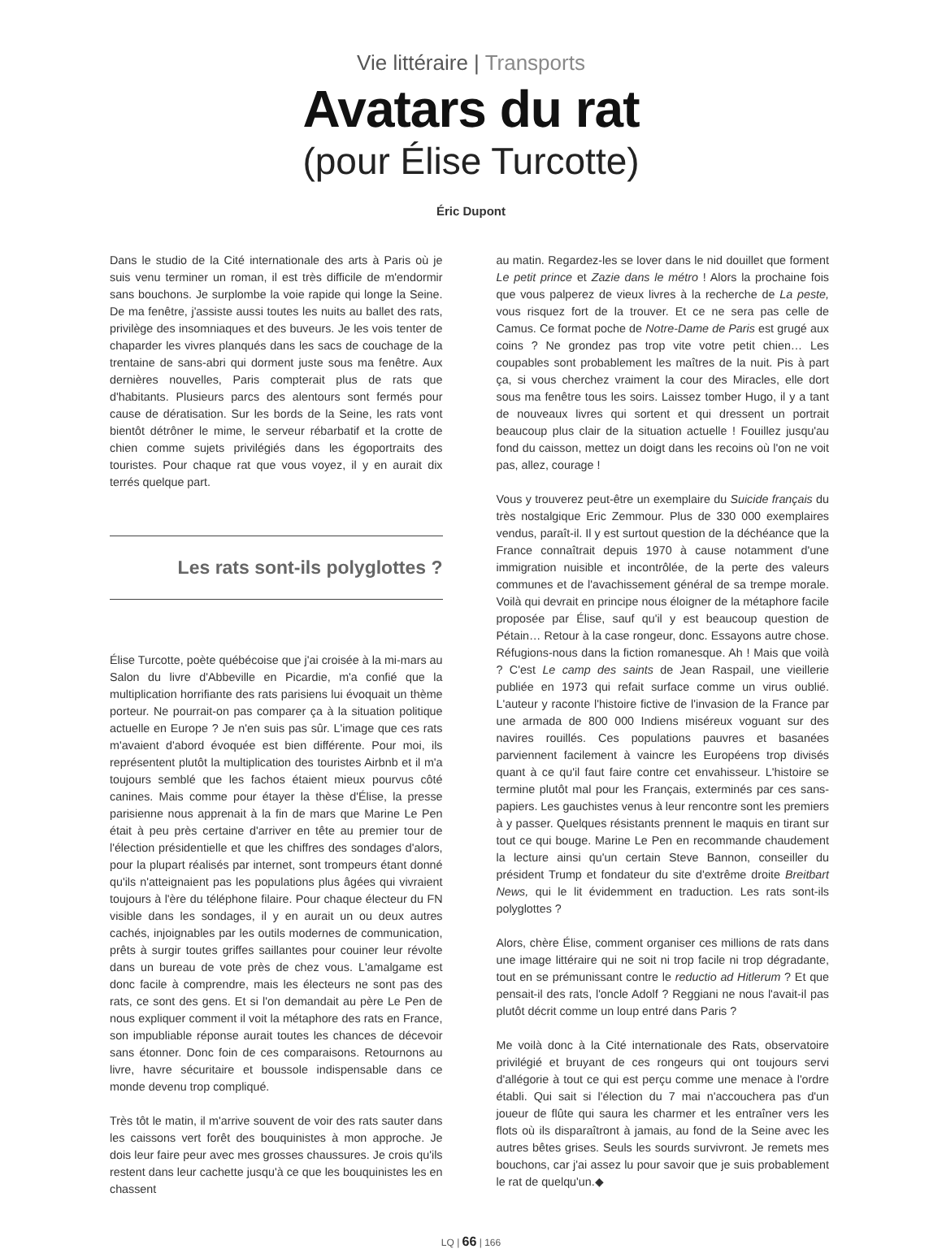Vie littéraire | Transports
Avatars du rat
(pour Élise Turcotte)
Éric Dupont
Dans le studio de la Cité internationale des arts à Paris où je suis venu terminer un roman, il est très difficile de m'endormir sans bouchons. Je surplombe la voie rapide qui longe la Seine. De ma fenêtre, j'assiste aussi toutes les nuits au ballet des rats, privilège des insomniaques et des buveurs. Je les vois tenter de chaparder les vivres planqués dans les sacs de couchage de la trentaine de sans-abri qui dorment juste sous ma fenêtre. Aux dernières nouvelles, Paris compterait plus de rats que d'habitants. Plusieurs parcs des alentours sont fermés pour cause de dératisation. Sur les bords de la Seine, les rats vont bientôt détrôner le mime, le serveur rébarbatif et la crotte de chien comme sujets privilégiés dans les égoportraits des touristes. Pour chaque rat que vous voyez, il y en aurait dix terrés quelque part.
Les rats sont-ils polyglottes ?
Élise Turcotte, poète québécoise que j'ai croisée à la mi-mars au Salon du livre d'Abbeville en Picardie, m'a confié que la multiplication horrifiante des rats parisiens lui évoquait un thème porteur. Ne pourrait-on pas comparer ça à la situation politique actuelle en Europe ? Je n'en suis pas sûr. L'image que ces rats m'avaient d'abord évoquée est bien différente. Pour moi, ils représentent plutôt la multiplication des touristes Airbnb et il m'a toujours semblé que les fachos étaient mieux pourvus côté canines. Mais comme pour étayer la thèse d'Élise, la presse parisienne nous apprenait à la fin de mars que Marine Le Pen était à peu près certaine d'arriver en tête au premier tour de l'élection présidentielle et que les chiffres des sondages d'alors, pour la plupart réalisés par internet, sont trompeurs étant donné qu'ils n'atteignaient pas les populations plus âgées qui vivraient toujours à l'ère du téléphone filaire. Pour chaque électeur du FN visible dans les sondages, il y en aurait un ou deux autres cachés, injoignables par les outils modernes de communication, prêts à surgir toutes griffes saillantes pour couiner leur révolte dans un bureau de vote près de chez vous. L'amalgame est donc facile à comprendre, mais les électeurs ne sont pas des rats, ce sont des gens. Et si l'on demandait au père Le Pen de nous expliquer comment il voit la métaphore des rats en France, son impubliable réponse aurait toutes les chances de décevoir sans étonner. Donc foin de ces comparaisons. Retournons au livre, havre sécuritaire et boussole indispensable dans ce monde devenu trop compliqué.
Très tôt le matin, il m'arrive souvent de voir des rats sauter dans les caissons vert forêt des bouquinistes à mon approche. Je dois leur faire peur avec mes grosses chaussures. Je crois qu'ils restent dans leur cachette jusqu'à ce que les bouquinistes les en chassent
au matin. Regardez-les se lover dans le nid douillet que forment Le petit prince et Zazie dans le métro ! Alors la prochaine fois que vous palperez de vieux livres à la recherche de La peste, vous risquez fort de la trouver. Et ce ne sera pas celle de Camus. Ce format poche de Notre-Dame de Paris est grugé aux coins ? Ne grondez pas trop vite votre petit chien… Les coupables sont probablement les maîtres de la nuit. Pis à part ça, si vous cherchez vraiment la cour des Miracles, elle dort sous ma fenêtre tous les soirs. Laissez tomber Hugo, il y a tant de nouveaux livres qui sortent et qui dressent un portrait beaucoup plus clair de la situation actuelle ! Fouillez jusqu'au fond du caisson, mettez un doigt dans les recoins où l'on ne voit pas, allez, courage !
Vous y trouverez peut-être un exemplaire du Suicide français du très nostalgique Eric Zemmour. Plus de 330 000 exemplaires vendus, paraît-il. Il y est surtout question de la déchéance que la France connaîtrait depuis 1970 à cause notamment d'une immigration nuisible et incontrôlée, de la perte des valeurs communes et de l'avachissement général de sa trempe morale. Voilà qui devrait en principe nous éloigner de la métaphore facile proposée par Élise, sauf qu'il y est beaucoup question de Pétain… Retour à la case rongeur, donc. Essayons autre chose. Réfugions-nous dans la fiction romanesque. Ah ! Mais que voilà ? C'est Le camp des saints de Jean Raspail, une vieillerie publiée en 1973 qui refait surface comme un virus oublié. L'auteur y raconte l'histoire fictive de l'invasion de la France par une armada de 800 000 Indiens miséreux voguant sur des navires rouillés. Ces populations pauvres et basanées parviennent facilement à vaincre les Européens trop divisés quant à ce qu'il faut faire contre cet envahisseur. L'histoire se termine plutôt mal pour les Français, exterminés par ces sans-papiers. Les gauchistes venus à leur rencontre sont les premiers à y passer. Quelques résistants prennent le maquis en tirant sur tout ce qui bouge. Marine Le Pen en recommande chaudement la lecture ainsi qu'un certain Steve Bannon, conseiller du président Trump et fondateur du site d'extrême droite Breitbart News, qui le lit évidemment en traduction. Les rats sont-ils polyglottes ?
Alors, chère Élise, comment organiser ces millions de rats dans une image littéraire qui ne soit ni trop facile ni trop dégradante, tout en se prémunissant contre le reductio ad Hitlerum ? Et que pensait-il des rats, l'oncle Adolf ? Reggiani ne nous l'avait-il pas plutôt décrit comme un loup entré dans Paris ?
Me voilà donc à la Cité internationale des Rats, observatoire privilégié et bruyant de ces rongeurs qui ont toujours servi d'allégorie à tout ce qui est perçu comme une menace à l'ordre établi. Qui sait si l'élection du 7 mai n'accouchera pas d'un joueur de flûte qui saura les charmer et les entraîner vers les flots où ils disparaîtront à jamais, au fond de la Seine avec les autres bêtes grises. Seuls les sourds survivront. Je remets mes bouchons, car j'ai assez lu pour savoir que je suis probablement le rat de quelqu'un.◆
LQ | 66 | 166